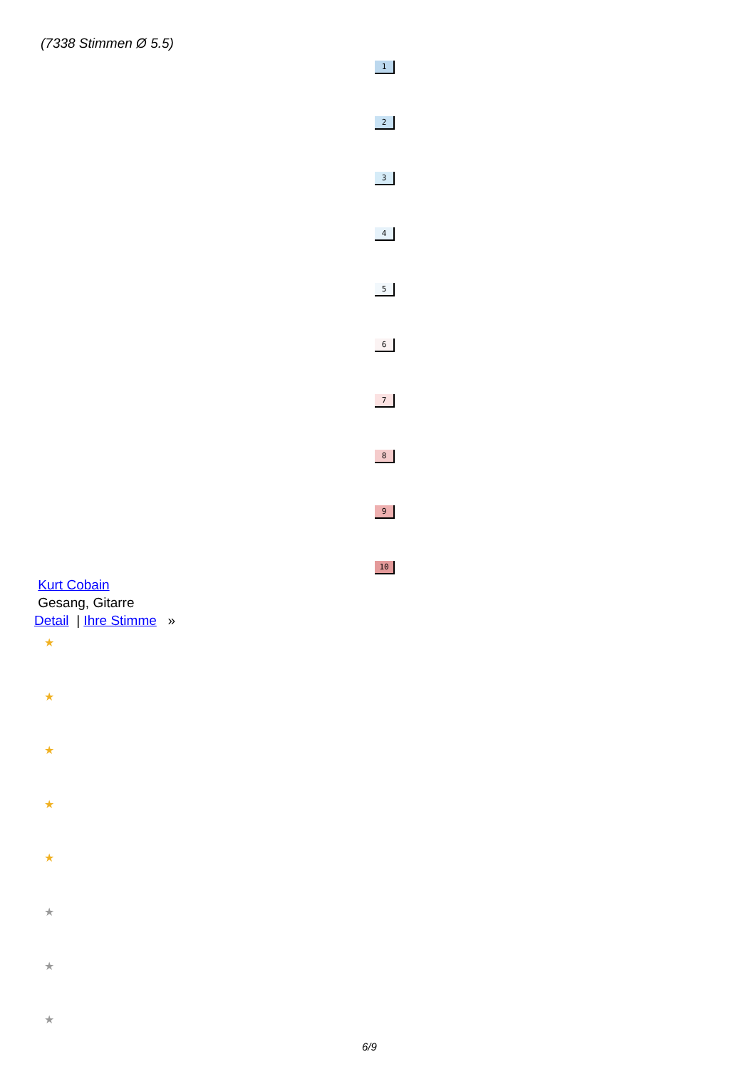(7338 Stimmen Ø 5.5)
1
2
3
4
5
6
7
8
9
10
Kurt Cobain
Gesang, Gitarre
Detail | Ihre Stimme »
★
★
★
★
★
★
★
★
6/9